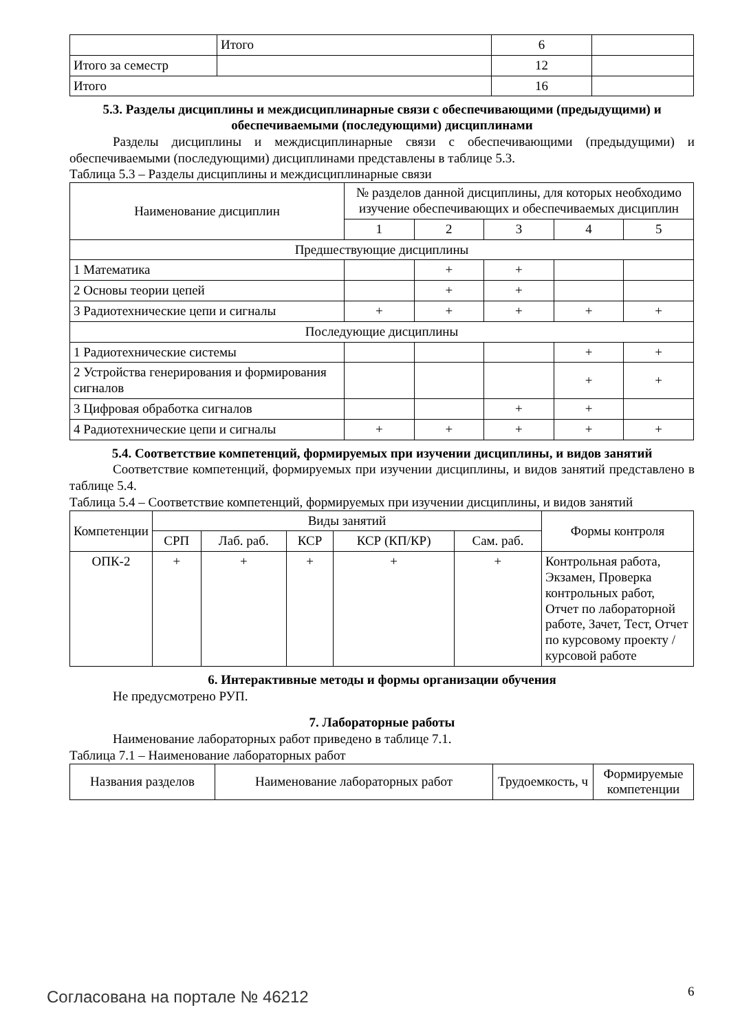| | Итого | 6 | |
| Итого за семестр | | 12 | |
| Итого | | 16 | |
5.3. Разделы дисциплины и междисциплинарные связи с обеспечивающими (предыдущими) и обеспечиваемыми (последующими) дисциплинами
Разделы дисциплины и междисциплинарные связи с обеспечивающими (предыдущими) и обеспечиваемыми (последующими) дисциплинами представлены в таблице 5.3.
Таблица 5.3 – Разделы дисциплины и междисциплинарные связи
| Наименование дисциплин | № разделов данной дисциплины, для которых необходимо изучение обеспечивающих и обеспечиваемых дисциплин | | | | |
| | 1 | 2 | 3 | 4 | 5 |
| Предшествующие дисциплины | | | | | |
| 1 Математика | | + | + | | |
| 2 Основы теории цепей | | + | + | | |
| 3 Радиотехнические цепи и сигналы | + | + | + | + | + |
| Последующие дисциплины | | | | | |
| 1 Радиотехнические системы | | | | + | + |
| 2 Устройства генерирования и формирования сигналов | | | | + | + |
| 3 Цифровая обработка сигналов | | | + | + | |
| 4 Радиотехнические цепи и сигналы | + | + | + | + | + |
5.4. Соответствие компетенций, формируемых при изучении дисциплины, и видов занятий
Соответствие компетенций, формируемых при изучении дисциплины, и видов занятий представлено в таблице 5.4.
Таблица 5.4 – Соответствие компетенций, формируемых при изучении дисциплины, и видов занятий
| Компетенции | Виды занятий | | | | | Формы контроля |
| | СРП | Лаб. раб. | КСР | КСР (КП/КР) | Сам. раб. | |
| ОПК-2 | + | + | + | + | + | Контрольная работа, Экзамен, Проверка контрольных работ, Отчет по лабораторной работе, Зачет, Тест, Отчет по курсовому проекту / курсовой работе |
6. Интерактивные методы и формы организации обучения
Не предусмотрено РУП.
7. Лабораторные работы
Наименование лабораторных работ приведено в таблице 7.1.
Таблица 7.1 – Наименование лабораторных работ
| Названия разделов | Наименование лабораторных работ | Трудоемкость, ч | Формируемые компетенции |
Согласована на портале № 46212 6